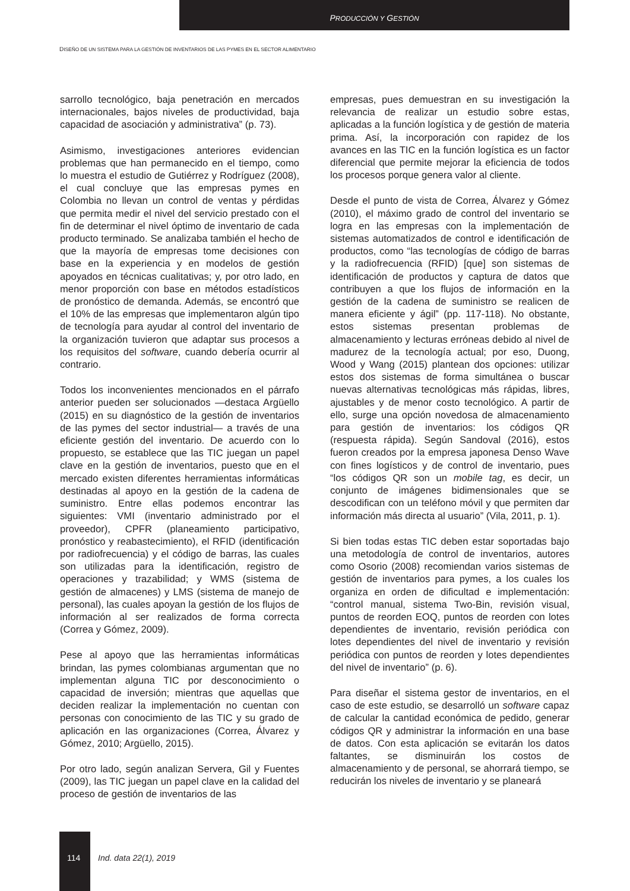PRODUCCIÓN Y GESTIÓN
DISEÑO DE UN SISTEMA PARA LA GESTIÓN DE INVENTARIOS DE LAS PYMES EN EL SECTOR ALIMENTARIO
sarrollo tecnológico, baja penetración en mercados internacionales, bajos niveles de productividad, baja capacidad de asociación y administrativa” (p. 73).
Asimismo, investigaciones anteriores evidencian problemas que han permanecido en el tiempo, como lo muestra el estudio de Gutiérrez y Rodríguez (2008), el cual concluye que las empresas pymes en Colombia no llevan un control de ventas y pérdidas que permita medir el nivel del servicio prestado con el fin de determinar el nivel óptimo de inventario de cada producto terminado. Se analizaba también el hecho de que la mayoría de empresas tome decisiones con base en la experiencia y en modelos de gestión apoyados en técnicas cualitativas; y, por otro lado, en menor proporción con base en métodos estadísticos de pronóstico de demanda. Además, se encontró que el 10% de las empresas que implementaron algún tipo de tecnología para ayudar al control del inventario de la organización tuvieron que adaptar sus procesos a los requisitos del software, cuando debería ocurrir al contrario.
Todos los inconvenientes mencionados en el párrafo anterior pueden ser solucionados —destaca Argüello (2015) en su diagnóstico de la gestión de inventarios de las pymes del sector industrial— a través de una eficiente gestión del inventario. De acuerdo con lo propuesto, se establece que las TIC juegan un papel clave en la gestión de inventarios, puesto que en el mercado existen diferentes herramientas informáticas destinadas al apoyo en la gestión de la cadena de suministro. Entre ellas podemos encontrar las siguientes: VMI (inventario administrado por el proveedor), CPFR (planeamiento participativo, pronóstico y reabastecimiento), el RFID (identificación por radiofrecuencia) y el código de barras, las cuales son utilizadas para la identificación, registro de operaciones y trazabilidad; y WMS (sistema de gestión de almacenes) y LMS (sistema de manejo de personal), las cuales apoyan la gestión de los flujos de información al ser realizados de forma correcta (Correa y Gómez, 2009).
Pese al apoyo que las herramientas informáticas brindan, las pymes colombianas argumentan que no implementan alguna TIC por desconocimiento o capacidad de inversión; mientras que aquellas que deciden realizar la implementación no cuentan con personas con conocimiento de las TIC y su grado de aplicación en las organizaciones (Correa, Álvarez y Gómez, 2010; Argüello, 2015).
Por otro lado, según analizan Servera, Gil y Fuentes (2009), las TIC juegan un papel clave en la calidad del proceso de gestión de inventarios de las
empresas, pues demuestran en su investigación la relevancia de realizar un estudio sobre estas, aplicadas a la función logística y de gestión de materia prima. Así, la incorporación con rapidez de los avances en las TIC en la función logística es un factor diferencial que permite mejorar la eficiencia de todos los procesos porque genera valor al cliente.
Desde el punto de vista de Correa, Álvarez y Gómez (2010), el máximo grado de control del inventario se logra en las empresas con la implementación de sistemas automatizados de control e identificación de productos, como “las tecnologías de código de barras y la radiofrecuencia (RFID) [que] son sistemas de identificación de productos y captura de datos que contribuyen a que los flujos de información en la gestión de la cadena de suministro se realicen de manera eficiente y ágil” (pp. 117-118). No obstante, estos sistemas presentan problemas de almacenamiento y lecturas erróneas debido al nivel de madurez de la tecnología actual; por eso, Duong, Wood y Wang (2015) plantean dos opciones: utilizar estos dos sistemas de forma simultánea o buscar nuevas alternativas tecnológicas más rápidas, libres, ajustables y de menor costo tecnológico. A partir de ello, surge una opción novedosa de almacenamiento para gestión de inventarios: los códigos QR (respuesta rápida). Según Sandoval (2016), estos fueron creados por la empresa japonesa Denso Wave con fines logísticos y de control de inventario, pues “los códigos QR son un mobile tag, es decir, un conjunto de imágenes bidimensionales que se descodifican con un teléfono móvil y que permiten dar información más directa al usuario” (Vila, 2011, p. 1).
Si bien todas estas TIC deben estar soportadas bajo una metodología de control de inventarios, autores como Osorio (2008) recomiendan varios sistemas de gestión de inventarios para pymes, a los cuales los organiza en orden de dificultad e implementación: “control manual, sistema Two-Bin, revisión visual, puntos de reorden EOQ, puntos de reorden con lotes dependientes de inventario, revisión periódica con lotes dependientes del nivel de inventario y revisión periódica con puntos de reorden y lotes dependientes del nivel de inventario” (p. 6).
Para diseñar el sistema gestor de inventarios, en el caso de este estudio, se desarrolló un software capaz de calcular la cantidad económica de pedido, generar códigos QR y administrar la información en una base de datos. Con esta aplicación se evitarán los datos faltantes, se disminuirán los costos de almacenamiento y de personal, se ahorrará tiempo, se reducirán los niveles de inventario y se planeará
114 Ind. data 22(1), 2019